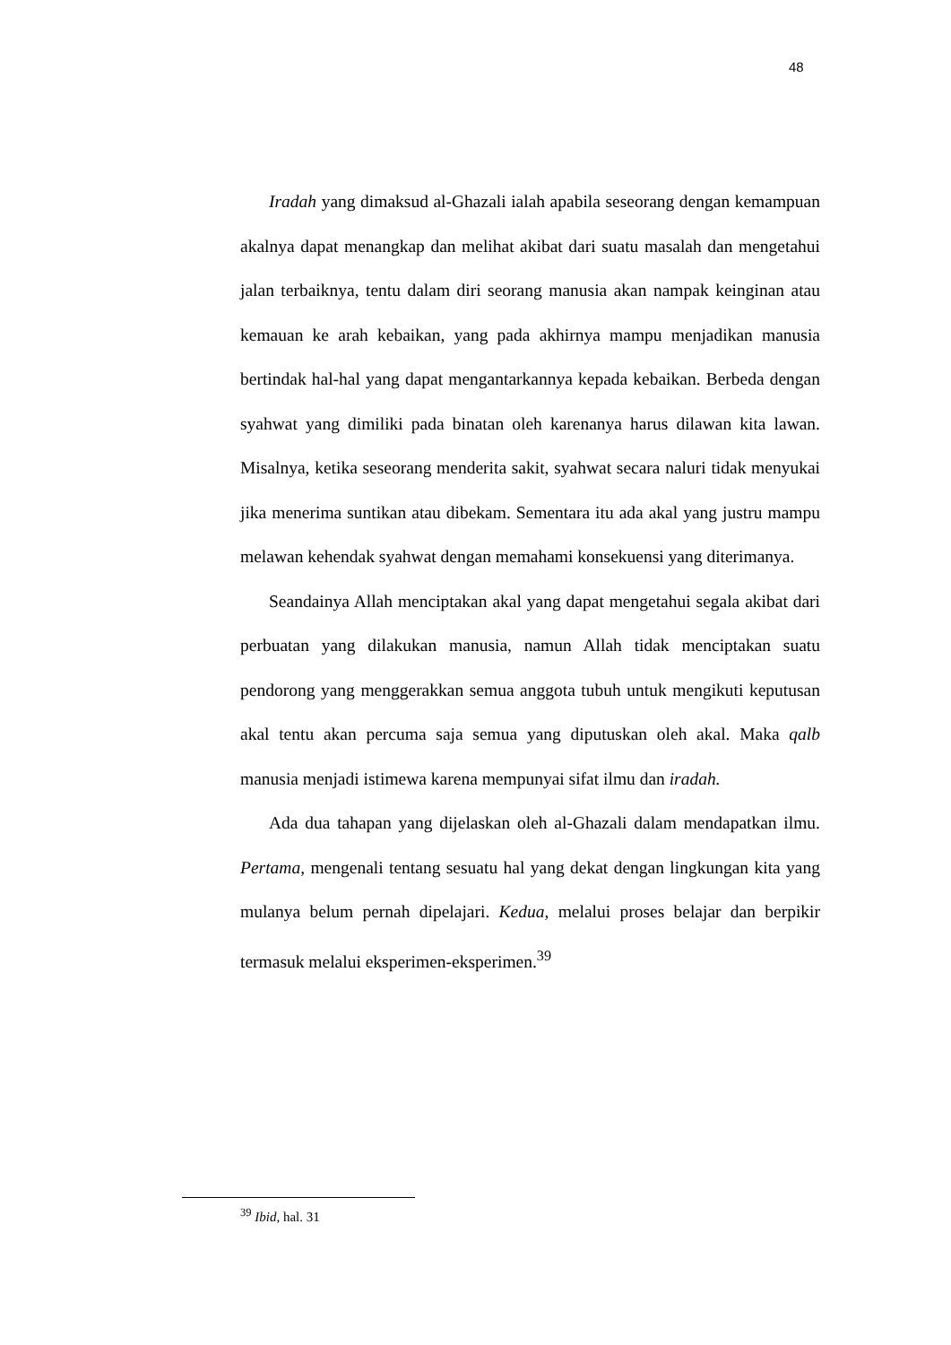48
Iradah yang dimaksud al-Ghazali ialah apabila seseorang dengan kemampuan akalnya dapat menangkap dan melihat akibat dari suatu masalah dan mengetahui jalan terbaiknya, tentu dalam diri seorang manusia akan nampak keinginan atau kemauan ke arah kebaikan, yang pada akhirnya mampu menjadikan manusia bertindak hal-hal yang dapat mengantarkannya kepada kebaikan. Berbeda dengan syahwat yang dimiliki pada binatan oleh karenanya harus dilawan kita lawan. Misalnya, ketika seseorang menderita sakit, syahwat secara naluri tidak menyukai jika menerima suntikan atau dibekam. Sementara itu ada akal yang justru mampu melawan kehendak syahwat dengan memahami konsekuensi yang diterimanya.
Seandainya Allah menciptakan akal yang dapat mengetahui segala akibat dari perbuatan yang dilakukan manusia, namun Allah tidak menciptakan suatu pendorong yang menggerakkan semua anggota tubuh untuk mengikuti keputusan akal tentu akan percuma saja semua yang diputuskan oleh akal. Maka qalb manusia menjadi istimewa karena mempunyai sifat ilmu dan iradah.
Ada dua tahapan yang dijelaskan oleh al-Ghazali dalam mendapatkan ilmu. Pertama, mengenali tentang sesuatu hal yang dekat dengan lingkungan kita yang mulanya belum pernah dipelajari. Kedua, melalui proses belajar dan berpikir termasuk melalui eksperimen-eksperimen.<sup>39</sup>
<sup>39</sup> Ibid, hal. 31